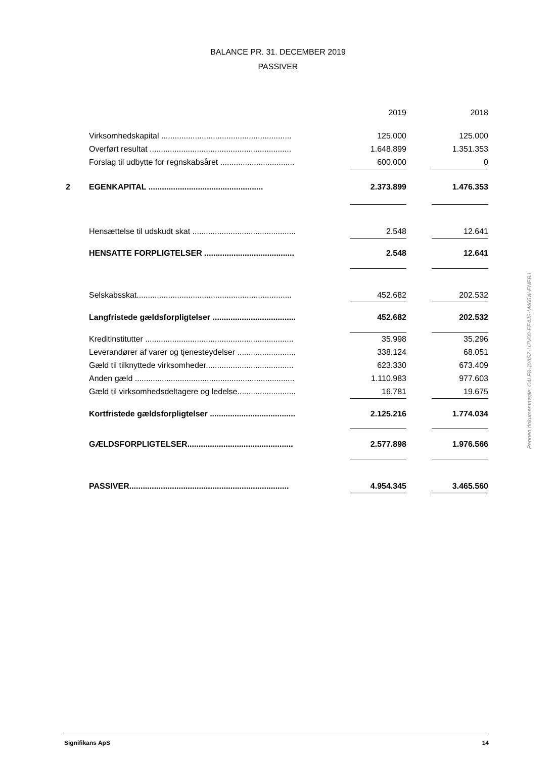BALANCE PR. 31. DECEMBER 2019
PASSIVER
| | | 2019 | | 2018 |
| --- | --- | --- | --- | --- |
| | Virksomhedskapital .......................................................... | 125.000 | | 125.000 |
| | Overført resultat ............................................................... | 1.648.899 | | 1.351.353 |
| | Forslag til udbytte for regnskabsåret ................................. | 600.000 | | 0 |
| 2 | EGENKAPITAL ................................................... | 2.373.899 | | 1.476.353 |
| | Hensættelse til udskudt skat .............................................. | 2.548 | | 12.641 |
| | HENSATTE FORPLIGTELSER ........................................ | 2.548 | | 12.641 |
| | Selskabsskat..................................................................... | 452.682 | | 202.532 |
| | Langfristede gældsforpligtelser ..................................... | 452.682 | | 202.532 |
| | Kreditinstitutter .................................................................. | 35.998 | | 35.296 |
| | Leverandører af varer og tjenesteydelser .......................... | 338.124 | | 68.051 |
| | Gæld til tilknyttede virksomheder....................................... | 623.330 | | 673.409 |
| | Anden gæld ....................................................................... | 1.110.983 | | 977.603 |
| | Gæld til virksomhedsdeltagere og ledelse.......................... | 16.781 | | 19.675 |
| | Kortfristede gældsforpligtelser ...................................... | 2.125.216 | | 1.774.034 |
| | GÆLDSFORPLIGTELSER............................................... | 2.577.898 | | 1.976.566 |
| | PASSIVER....................................................................... | 4.954.345 | | 3.465.560 |
Penneo dokumentnøgle: C4LF8-J0ASZ-UZV00-EE4JS-M466W-ENEBJ
Signifikans ApS 14